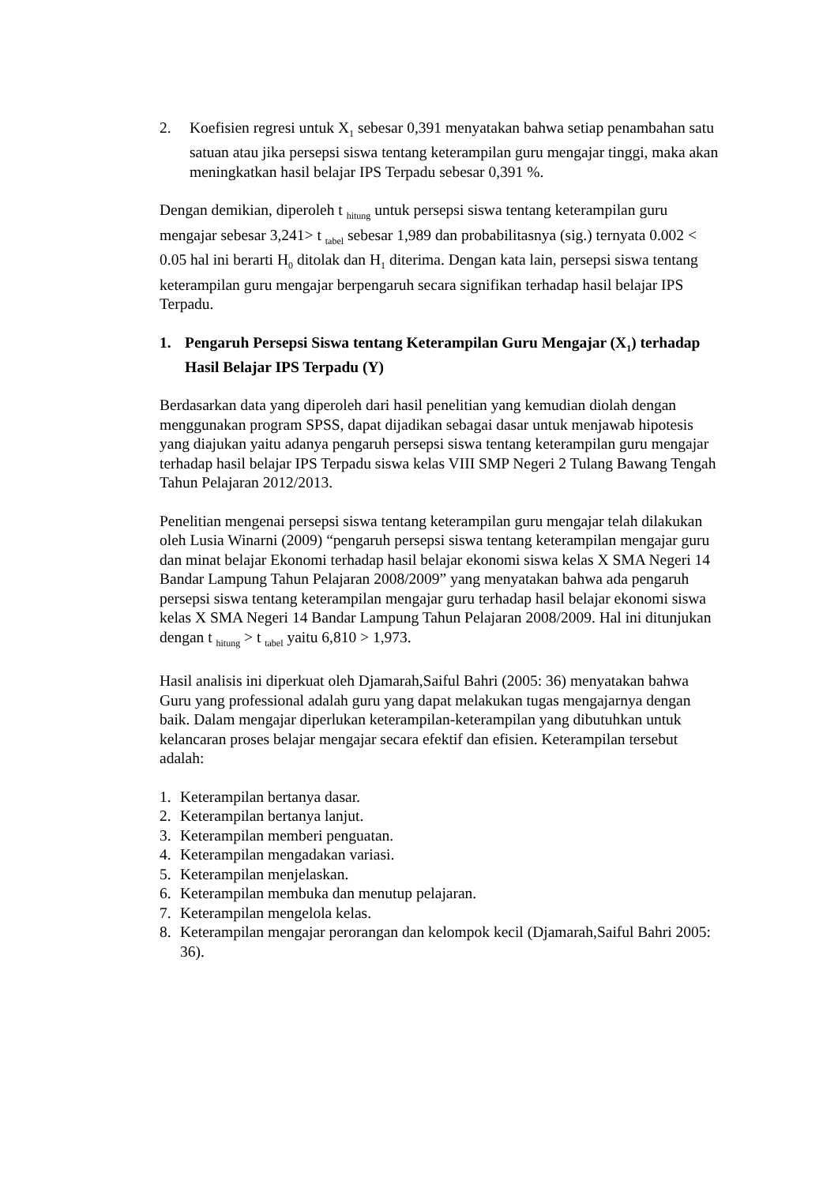2. Koefisien regresi untuk X<sub>1</sub> sebesar 0,391 menyatakan bahwa setiap penambahan satu satuan atau jika persepsi siswa tentang keterampilan guru mengajar tinggi, maka akan meningkatkan hasil belajar IPS Terpadu sebesar 0,391 %.
Dengan demikian, diperoleh t <sub>hitung</sub> untuk persepsi siswa tentang keterampilan guru mengajar sebesar 3,241> t <sub>tabel</sub> sebesar 1,989 dan probabilitasnya (sig.) ternyata 0.002 < 0.05 hal ini berarti H<sub>0</sub> ditolak dan H<sub>1</sub> diterima. Dengan kata lain, persepsi siswa tentang keterampilan guru mengajar berpengaruh secara signifikan terhadap hasil belajar IPS Terpadu.
1. Pengaruh Persepsi Siswa tentang Keterampilan Guru Mengajar (X<sub>1</sub>) terhadap Hasil Belajar IPS Terpadu (Y)
Berdasarkan data yang diperoleh dari hasil penelitian yang kemudian diolah dengan menggunakan program SPSS, dapat dijadikan sebagai dasar untuk menjawab hipotesis yang diajukan yaitu adanya pengaruh persepsi siswa tentang keterampilan guru mengajar terhadap hasil belajar IPS Terpadu siswa kelas VIII SMP Negeri 2 Tulang Bawang Tengah Tahun Pelajaran 2012/2013.
Penelitian mengenai persepsi siswa tentang keterampilan guru mengajar telah dilakukan oleh Lusia Winarni (2009) “pengaruh persepsi siswa tentang keterampilan mengajar guru dan minat belajar Ekonomi terhadap hasil belajar ekonomi siswa kelas X SMA Negeri 14 Bandar Lampung Tahun Pelajaran 2008/2009” yang menyatakan bahwa ada pengaruh persepsi siswa tentang keterampilan mengajar guru terhadap hasil belajar ekonomi siswa kelas X SMA Negeri 14 Bandar Lampung Tahun Pelajaran 2008/2009. Hal ini ditunjukan dengan t <sub>hitung</sub> > t <sub>tabel</sub> yaitu 6,810 > 1,973.
Hasil analisis ini diperkuat oleh Djamarah,Saiful Bahri (2005: 36) menyatakan bahwa Guru yang professional adalah guru yang dapat melakukan tugas mengajarnya dengan baik. Dalam mengajar diperlukan keterampilan-keterampilan yang dibutuhkan untuk kelancaran proses belajar mengajar secara efektif dan efisien. Keterampilan tersebut adalah:
1. Keterampilan bertanya dasar.
2. Keterampilan bertanya lanjut.
3. Keterampilan memberi penguatan.
4. Keterampilan mengadakan variasi.
5. Keterampilan menjelaskan.
6. Keterampilan membuka dan menutup pelajaran.
7. Keterampilan mengelola kelas.
8. Keterampilan mengajar perorangan dan kelompok kecil (Djamarah,Saiful Bahri 2005: 36).